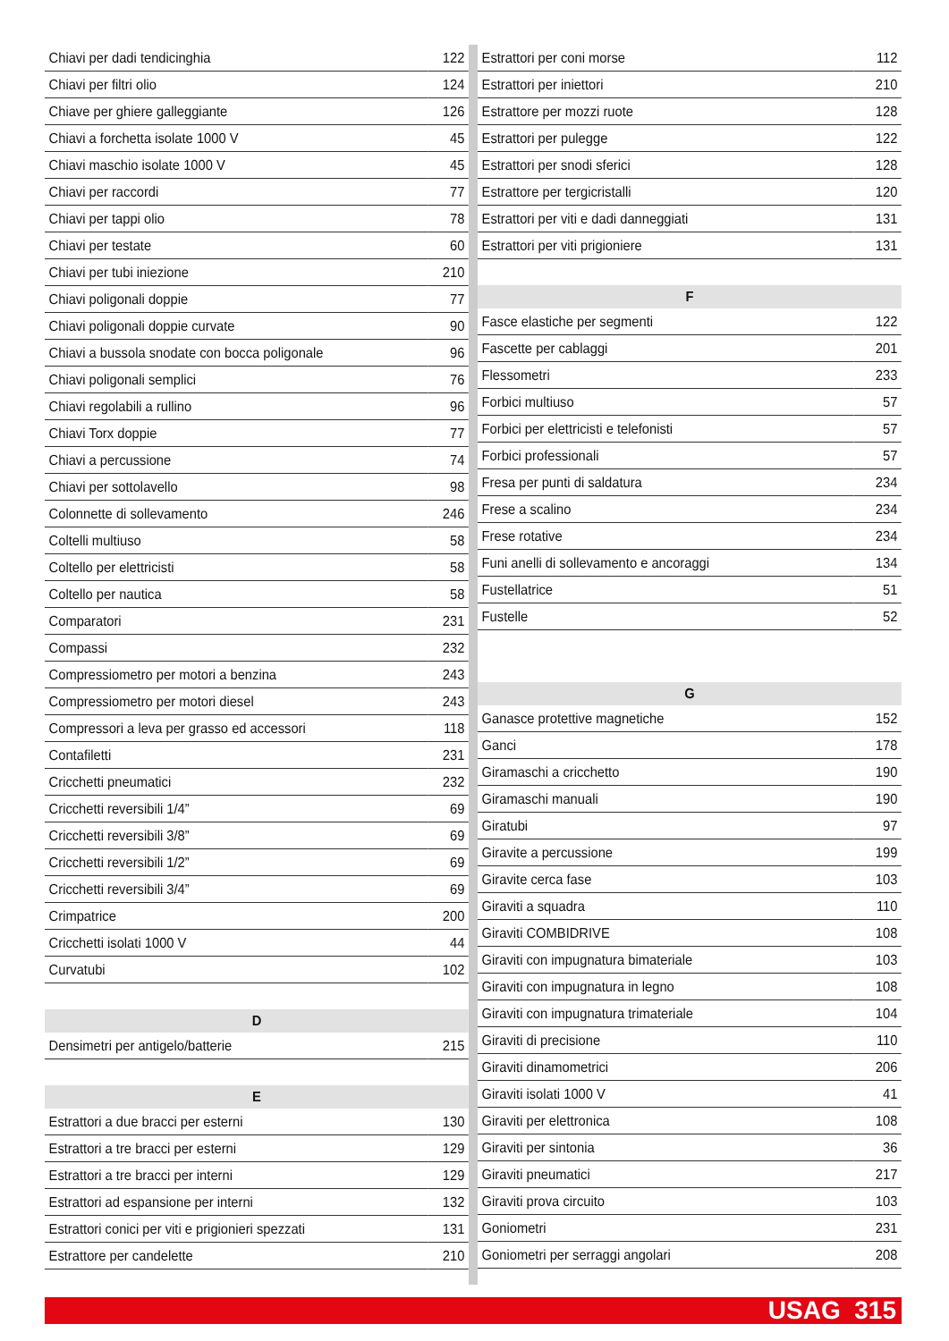| Chiavi per dadi tendicinghia | 122 |
| Chiavi per filtri olio | 124 |
| Chiave per ghiere galleggiante | 126 |
| Chiavi a forchetta isolate 1000 V | 45 |
| Chiavi maschio isolate 1000 V | 45 |
| Chiavi per raccordi | 77 |
| Chiavi per tappi olio | 78 |
| Chiavi per testate | 60 |
| Chiavi per tubi iniezione | 210 |
| Chiavi poligonali doppie | 77 |
| Chiavi poligonali doppie curvate | 90 |
| Chiavi a bussola snodate con bocca poligonale | 96 |
| Chiavi poligonali semplici | 76 |
| Chiavi regolabili a rullino | 96 |
| Chiavi Torx doppie | 77 |
| Chiavi a percussione | 74 |
| Chiavi per sottolavello | 98 |
| Colonnette di sollevamento | 246 |
| Coltelli multiuso | 58 |
| Coltello per elettricisti | 58 |
| Coltello per nautica | 58 |
| Comparatori | 231 |
| Compassi | 232 |
| Compressiometro per motori a benzina | 243 |
| Compressiometro per motori diesel | 243 |
| Compressori a leva per grasso ed accessori | 118 |
| Contafiletti | 231 |
| Cricchetti pneumatici | 232 |
| Cricchetti reversibili 1/4” | 69 |
| Cricchetti reversibili 3/8” | 69 |
| Cricchetti reversibili 1/2” | 69 |
| Cricchetti reversibili 3/4” | 69 |
| Crimpatrice | 200 |
| Cricchetti isolati 1000 V | 44 |
| Curvatubi | 102 |
| D | |
| Densimetri per antigelo/batterie | 215 |
| E | |
| Estrattori a due bracci per esterni | 130 |
| Estrattori a tre bracci per esterni | 129 |
| Estrattori a tre bracci per interni | 129 |
| Estrattori ad espansione per interni | 132 |
| Estrattori conici per viti e prigionieri spezzati | 131 |
| Estrattore per candelette | 210 |
| Estrattori per coni morse | 112 |
| Estrattori per iniettori | 210 |
| Estrattore per mozzi ruote | 128 |
| Estrattori per pulegge | 122 |
| Estrattori per snodi sferici | 128 |
| Estrattore per tergicristalli | 120 |
| Estrattori per viti e dadi danneggiati | 131 |
| Estrattori per viti prigioniere | 131 |
| F | |
| Fasce elastiche per segmenti | 122 |
| Fascette per cablaggi | 201 |
| Flessometri | 233 |
| Forbici multiuso | 57 |
| Forbici per elettricisti e telefonisti | 57 |
| Forbici professionali | 57 |
| Fresa per punti di saldatura | 234 |
| Frese a scalino | 234 |
| Frese rotative | 234 |
| Funi anelli di sollevamento e ancoraggi | 134 |
| Fustellatrice | 51 |
| Fustelle | 52 |
| G | |
| Ganasce protettive magnetiche | 152 |
| Ganci | 178 |
| Giramaschi a cricchetto | 190 |
| Giramaschi manuali | 190 |
| Giratubi | 97 |
| Giravite a percussione | 199 |
| Giravite cerca fase | 103 |
| Giraviti a squadra | 110 |
| Giraviti COMBIDRIVE | 108 |
| Giraviti con impugnatura bimateriale | 103 |
| Giraviti con impugnatura in legno | 108 |
| Giraviti con impugnatura trimateriale | 104 |
| Giraviti di precisione | 110 |
| Giraviti dinamometrici | 206 |
| Giraviti isolati 1000 V | 41 |
| Giraviti per elettronica | 108 |
| Giraviti per sintonia | 36 |
| Giraviti pneumatici | 217 |
| Giraviti prova circuito | 103 |
| Goniometri | 231 |
| Goniometri per serraggi angolari | 208 |
USAG 315